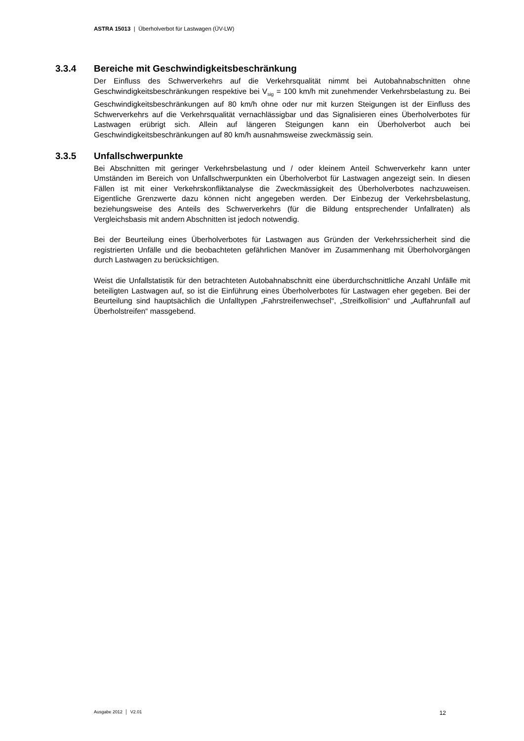ASTRA 15013 | Überholverbot für Lastwagen (ÜV-LW)
3.3.4 Bereiche mit Geschwindigkeitsbeschränkung
Der Einfluss des Schwerverkehrs auf die Verkehrsqualität nimmt bei Autobahnabschnitten ohne Geschwindigkeitsbeschränkungen respektive bei V<sub>sig</sub> = 100 km/h mit zunehmender Verkehrsbelastung zu. Bei Geschwindigkeitsbeschränkungen auf 80 km/h ohne oder nur mit kurzen Steigungen ist der Einfluss des Schwerverkehrs auf die Verkehrsqualität vernachlässigbar und das Signalisieren eines Überholverbotes für Lastwagen erübrigt sich. Allein auf längeren Steigungen kann ein Überholverbot auch bei Geschwindigkeitsbeschränkungen auf 80 km/h ausnahmsweise zweckmässig sein.
3.3.5 Unfallschwerpunkte
Bei Abschnitten mit geringer Verkehrsbelastung und / oder kleinem Anteil Schwerverkehr kann unter Umständen im Bereich von Unfallschwerpunkten ein Überholverbot für Lastwagen angezeigt sein. In diesen Fällen ist mit einer Verkehrskonfliktanalyse die Zweckmässigkeit des Überholverbotes nachzuweisen. Eigentliche Grenzwerte dazu können nicht angegeben werden. Der Einbezug der Verkehrsbelastung, beziehungsweise des Anteils des Schwerverkehrs (für die Bildung entsprechender Unfallraten) als Vergleichsbasis mit andern Abschnitten ist jedoch notwendig.
Bei der Beurteilung eines Überholverbotes für Lastwagen aus Gründen der Verkehrssicherheit sind die registrierten Unfälle und die beobachteten gefährlichen Manöver im Zusammenhang mit Überholvorgängen durch Lastwagen zu berücksichtigen.
Weist die Unfallstatistik für den betrachteten Autobahnabschnitt eine überdurchschnittliche Anzahl Unfälle mit beteiligten Lastwagen auf, so ist die Einführung eines Überholverbotes für Lastwagen eher gegeben. Bei der Beurteilung sind hauptsächlich die Unfalltypen „Fahrstreifenwechsel“, „Streifkollision“ und „Auffahrunfall auf Überholstreifen“ massgebend.
Ausgabe 2012 │ V2.01 12